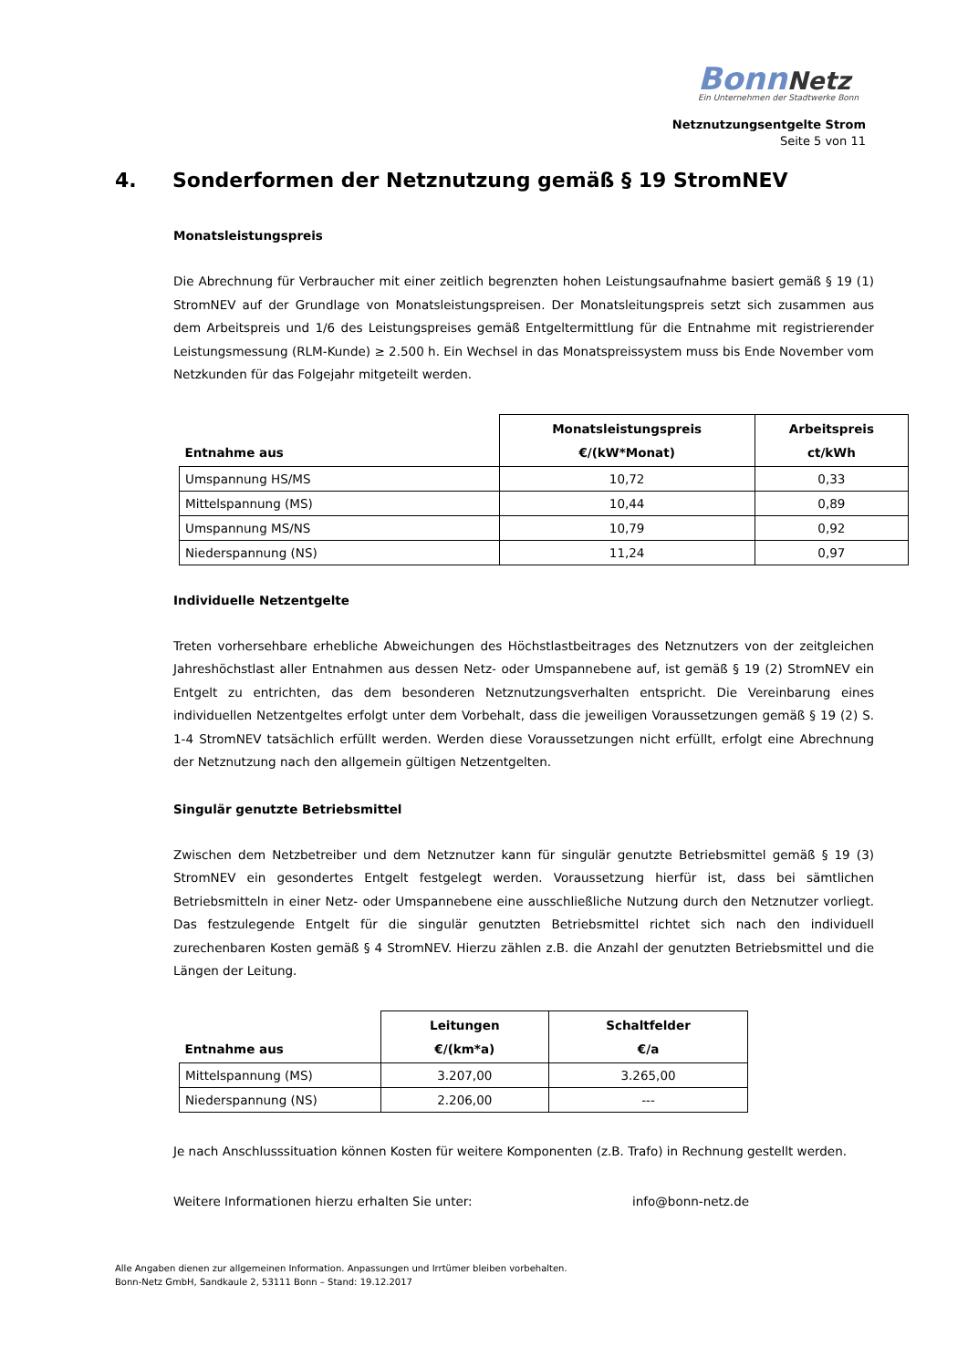Bonn Netz
Ein Unternehmen der Stadtwerke Bonn
Netznutzungsentgelte Strom
Seite 5 von 11
4. Sonderformen der Netznutzung gemäß § 19 StromNEV
Monatsleistungspreis
Die Abrechnung für Verbraucher mit einer zeitlich begrenzten hohen Leistungsaufnahme basiert gemäß § 19 (1) StromNEV auf der Grundlage von Monatsleistungspreisen. Der Monatsleitungspreis setzt sich zusammen aus dem Arbeitspreis und 1/6 des Leistungspreises gemäß Entgeltermittlung für die Entnahme mit registrierender Leistungsmessung (RLM-Kunde) ≥ 2.500 h. Ein Wechsel in das Monatspreissystem muss bis Ende November vom Netzkunden für das Folgejahr mitgeteilt werden.
| Entnahme aus | Monatsleistungspreis €/(kW*Monat) | Arbeitspreis ct/kWh |
| --- | --- | --- |
| Umspannung HS/MS | 10,72 | 0,33 |
| Mittelspannung (MS) | 10,44 | 0,89 |
| Umspannung MS/NS | 10,79 | 0,92 |
| Niederspannung (NS) | 11,24 | 0,97 |
Individuelle Netzentgelte
Treten vorhersehbare erhebliche Abweichungen des Höchstlastbeitrages des Netznutzers von der zeitgleichen Jahreshöchstlast aller Entnahmen aus dessen Netz- oder Umspannebene auf, ist gemäß § 19 (2) StromNEV ein Entgelt zu entrichten, das dem besonderen Netznutzungsverhalten entspricht. Die Vereinbarung eines individuellen Netzentgeltes erfolgt unter dem Vorbehalt, dass die jeweiligen Voraussetzungen gemäß § 19 (2) S. 1-4 StromNEV tatsächlich erfüllt werden. Werden diese Voraussetzungen nicht erfüllt, erfolgt eine Abrechnung der Netznutzung nach den allgemein gültigen Netzentgelten.
Singulär genutzte Betriebsmittel
Zwischen dem Netzbetreiber und dem Netznutzer kann für singulär genutzte Betriebsmittel gemäß § 19 (3) StromNEV ein gesondertes Entgelt festgelegt werden. Voraussetzung hierfür ist, dass bei sämtlichen Betriebsmitteln in einer Netz- oder Umspannebene eine ausschließliche Nutzung durch den Netznutzer vorliegt. Das festzulegende Entgelt für die singulär genutzten Betriebsmittel richtet sich nach den individuell zurechenbaren Kosten gemäß § 4 StromNEV. Hierzu zählen z.B. die Anzahl der genutzten Betriebsmittel und die Längen der Leitung.
| Entnahme aus | Leitungen €/(km*a) | Schaltfelder €/a |
| --- | --- | --- |
| Mittelspannung (MS) | 3.207,00 | 3.265,00 |
| Niederspannung (NS) | 2.206,00 | --- |
Je nach Anschlusssituation können Kosten für weitere Komponenten (z.B. Trafo) in Rechnung gestellt werden.
Weitere Informationen hierzu erhalten Sie unter: info@bonn-netz.de
Alle Angaben dienen zur allgemeinen Information. Anpassungen und Irrtümer bleiben vorbehalten.
Bonn-Netz GmbH, Sandkaule 2, 53111 Bonn – Stand: 19.12.2017